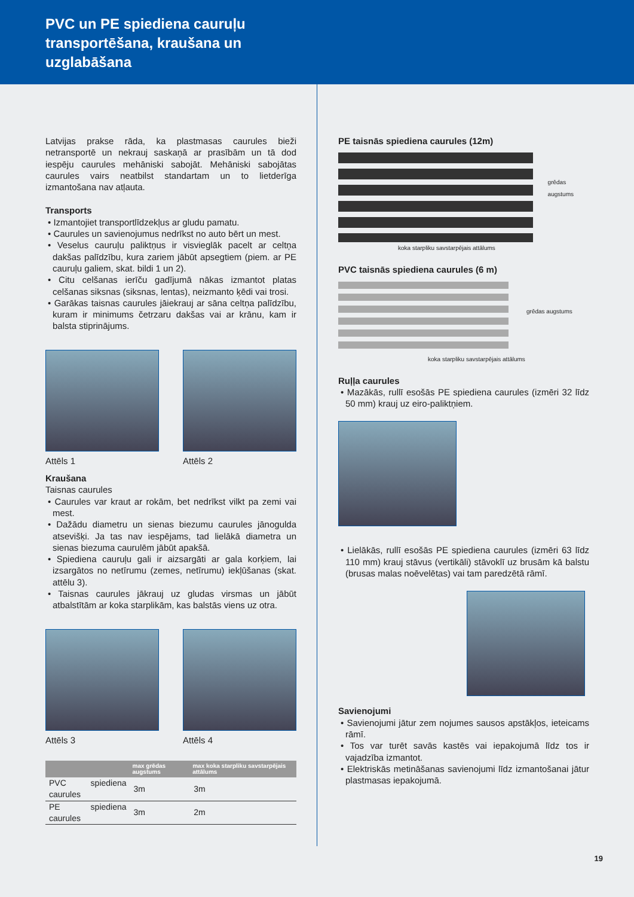PVC un PE spiediena cauruļu transportēšana, kraušana un uzglabāšana
Latvijas prakse rāda, ka plastmasas caurules bieži netransportē un nekrauj saskaņā ar prasībām un tā dod iespēju caurules mehāniski sabojāt. Mehāniski sabojātas caurules vairs neatbilst standartam un to lietderīga izmantošana nav atļauta.
Transports
• Izmantojiet transportlīdzekļus ar gludu pamatu.
• Caurules un savienojumus nedrīkst no auto bērt un mest.
• Veselus cauruļu paliktņus ir visvieglāk pacelt ar celtņa dakšas palīdzību, kura zariem jābūt apsegtiem (piem. ar PE cauruļu galiem, skat. bildi 1 un 2).
• Citu celšanas ierīču gadījumā nākas izmantot platas celšanas siksnas (siksnas, lentas), neizmanto ķēdi vai trosi.
• Garākas taisnas caurules jāiekrauj ar sāna celtņa palīdzību, kuram ir minimums četrzaru dakšas vai ar krānu, kam ir balsta stiprinājums.
Attēls 1 Attēls 2
Kraušana
Taisnas caurules
• Caurules var kraut ar rokām, bet nedrīkst vilkt pa zemi vai mest.
• Dažādu diametru un sienas biezumu caurules jānogulda atsevišķi. Ja tas nav iespējams, tad lielākā diametra un sienas biezuma caurulēm jābūt apakšā.
• Spiediena cauruļu gali ir aizsargāti ar gala korķiem, lai izsargātos no netīrumu (zemes, netīrumu) iekļūšanas (skat. attēlu 3).
• Taisnas caurules jākrauj uz gludas virsmas un jābūt atbalstītām ar koka starplikām, kas balstās viens uz otra.
Attēls 3 Attēls 4
| | max grēdas augstums | max koka starpliku savstarpējais attālums |
| --- | --- | --- |
| PVC spiediena caurules | 3m | 3m |
| PE spiediena caurules | 3m | 2m |
PE taisnās spiediena caurules (12m)
grēdas augstums
koka starpliku savstarpējais attālums
PVC taisnās spiediena caurules (6 m)
grēdas augstums
koka starpliku savstarpējais attālums
Ruļļa caurules
• Mazākās, rullī esošās PE spiediena caurules (izmēri 32 līdz 50 mm) krauj uz eiro-paliktņiem.
• Lielākās, rullī esošās PE spiediena caurules (izmēri 63 līdz 110 mm) krauj stāvus (vertikāli) stāvoklī uz brusām kā balstu (brusas malas noēvelētas) vai tam paredzētā rāmī.
Savienojumi
• Savienojumi jātur zem nojumes sausos apstākļos, ieteicams rāmī.
• Tos var turēt savās kastēs vai iepakojumā līdz tos ir vajadzība izmantot.
• Elektriskās metināšanas savienojumi līdz izmantošanai jātur plastmasas iepakojumā.
19